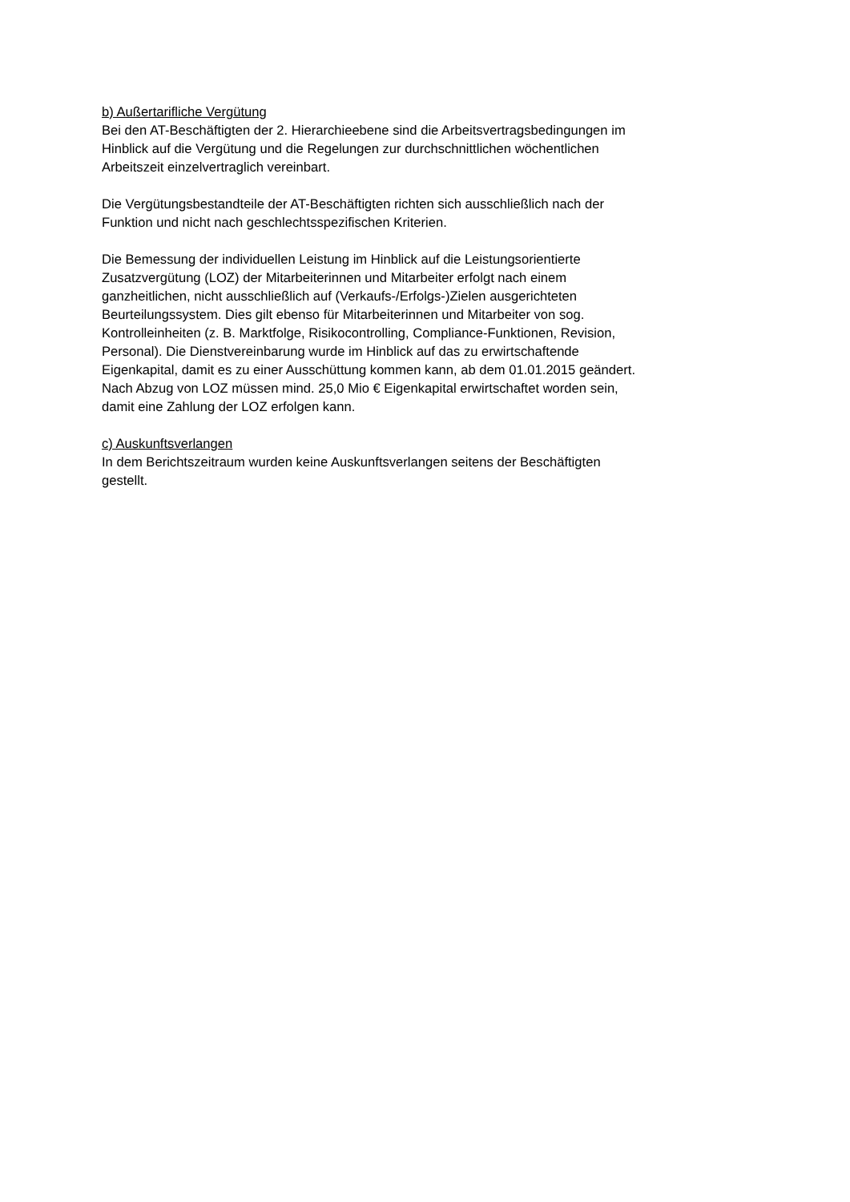b) Außertarifliche Vergütung
Bei den AT-Beschäftigten der 2. Hierarchieebene sind die Arbeitsvertragsbedingungen im
Hinblick auf die Vergütung und die Regelungen zur durchschnittlichen wöchentlichen
Arbeitszeit einzelvertraglich vereinbart.
Die Vergütungsbestandteile der AT-Beschäftigten richten sich ausschließlich nach der
Funktion und nicht nach geschlechtsspezifischen Kriterien.
Die Bemessung der individuellen Leistung im Hinblick auf die Leistungsorientierte
Zusatzvergütung (LOZ) der Mitarbeiterinnen und Mitarbeiter erfolgt nach einem
ganzheitlichen, nicht ausschließlich auf (Verkaufs-/Erfolgs-)Zielen ausgerichteten
Beurteilungssystem. Dies gilt ebenso für Mitarbeiterinnen und Mitarbeiter von sog.
Kontrolleinheiten (z. B. Marktfolge, Risikocontrolling, Compliance-Funktionen, Revision,
Personal). Die Dienstvereinbarung wurde im Hinblick auf das zu erwirtschaftende
Eigenkapital, damit es zu einer Ausschüttung kommen kann, ab dem 01.01.2015 geändert.
Nach Abzug von LOZ müssen mind. 25,0 Mio € Eigenkapital erwirtschaftet worden sein,
damit eine Zahlung der LOZ erfolgen kann.
c) Auskunftsverlangen
In dem Berichtszeitraum wurden keine Auskunftsverlangen seitens der Beschäftigten
gestellt.